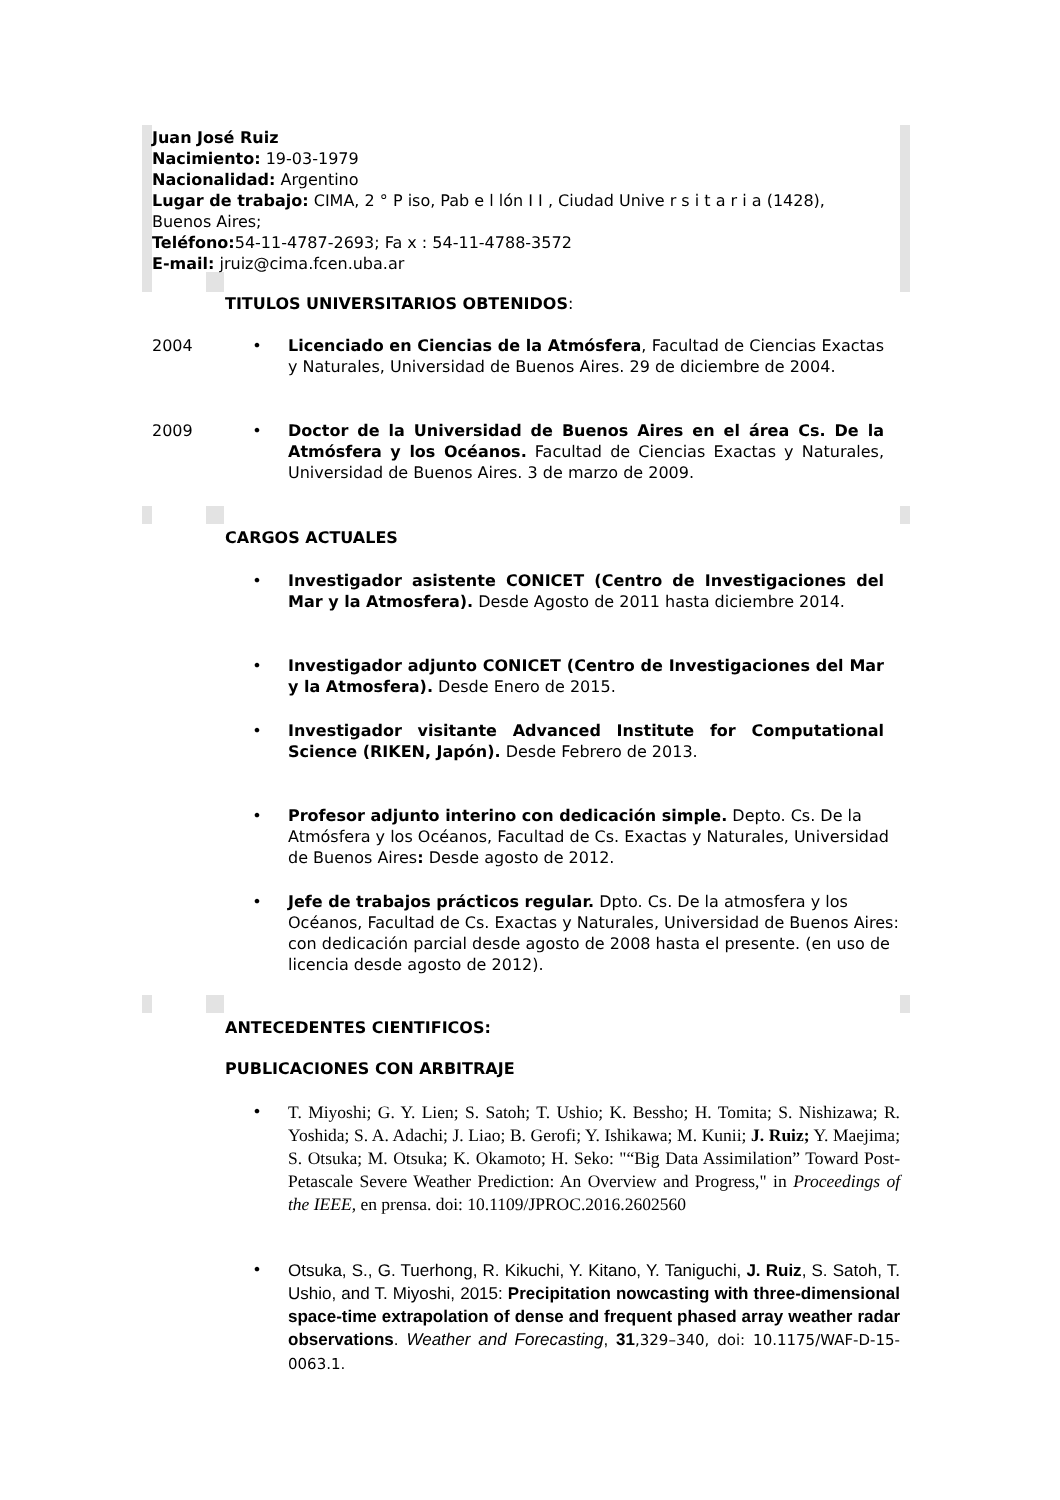Juan José Ruiz
Nacimiento: 19-03-1979
Nacionalidad: Argentino
Lugar de trabajo: CIMA, 2 ° P iso, Pab e l lón I I , Ciudad Unive r s i t a r i a (1428), Buenos Aires;
Teléfono: 54-11-4787-2693; Fa x : 54-11-4788-3572
E-mail: jruiz@cima.fcen.uba.ar
TITULOS UNIVERSITARIOS OBTENIDOS:
2004 • Licenciado en Ciencias de la Atmósfera, Facultad de Ciencias Exactas y Naturales, Universidad de Buenos Aires. 29 de diciembre de 2004.
2009 • Doctor de la Universidad de Buenos Aires en el área Cs. De la Atmósfera y los Océanos. Facultad de Ciencias Exactas y Naturales, Universidad de Buenos Aires. 3 de marzo de 2009.
CARGOS ACTUALES
• Investigador asistente CONICET (Centro de Investigaciones del Mar y la Atmosfera). Desde Agosto de 2011 hasta diciembre 2014.
• Investigador adjunto CONICET (Centro de Investigaciones del Mar y la Atmosfera). Desde Enero de 2015.
• Investigador visitante Advanced Institute for Computational Science (RIKEN, Japón). Desde Febrero de 2013.
• Profesor adjunto interino con dedicación simple. Depto. Cs. De la Atmósfera y los Océanos, Facultad de Cs. Exactas y Naturales, Universidad de Buenos Aires: Desde agosto de 2012.
• Jefe de trabajos prácticos regular. Dpto. Cs. De la atmosfera y los Océanos, Facultad de Cs. Exactas y Naturales, Universidad de Buenos Aires: con dedicación parcial desde agosto de 2008 hasta el presente. (en uso de licencia desde agosto de 2012).
ANTECEDENTES CIENTIFICOS:
PUBLICACIONES CON ARBITRAJE
•
T. Miyoshi; G. Y. Lien; S. Satoh; T. Ushio; K. Bessho; H. Tomita; S. Nishizawa; R. Yoshida; S. A. Adachi; J. Liao; B. Gerofi; Y. Ishikawa; M. Kunii; J. Ruiz; Y. Maejima; S. Otsuka; M. Otsuka; K. Okamoto; H. Seko: "“Big Data Assimilation” Toward Post-Petascale Severe Weather Prediction: An Overview and Progress," in Proceedings of the IEEE, en prensa. doi: 10.1109/JPROC.2016.2602560
•
Otsuka, S., G. Tuerhong, R. Kikuchi, Y. Kitano, Y. Taniguchi, J. Ruiz, S. Satoh, T. Ushio, and T. Miyoshi, 2015: Precipitation nowcasting with three-dimensional space-time extrapolation of dense and frequent phased array weather radar observations. Weather and Forecasting, 31,329–340, doi: 10.1175/WAF-D-15-0063.1.